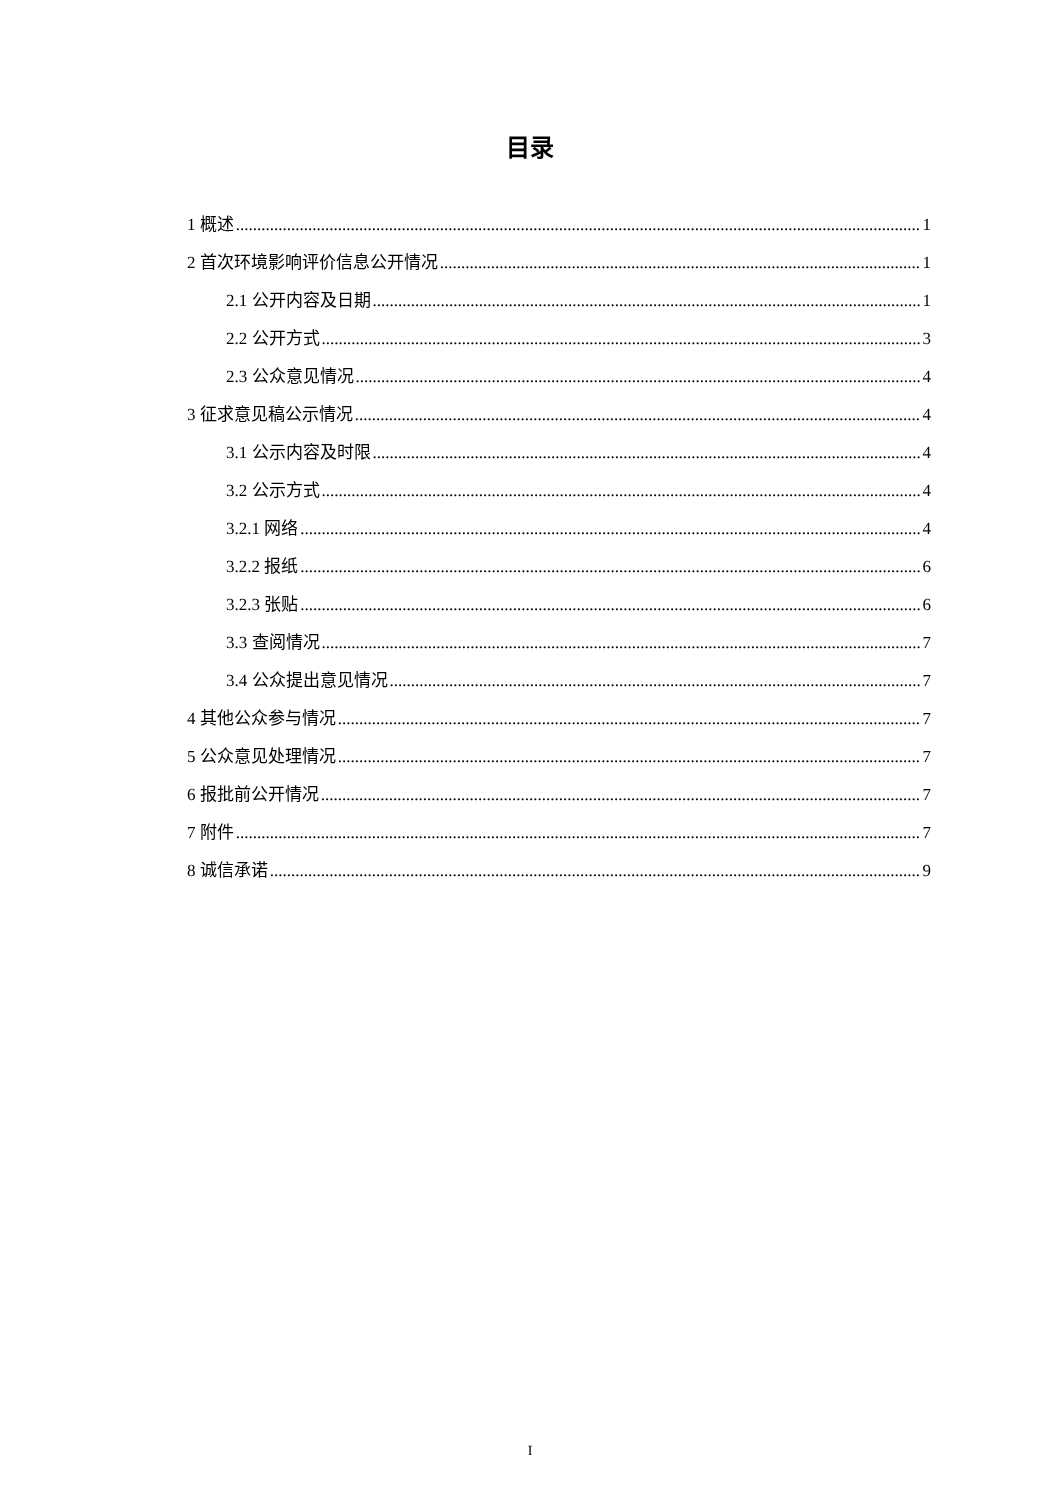目录
1 概述 1
2 首次环境影响评价信息公开情况 1
2.1 公开内容及日期 1
2.2 公开方式 3
2.3 公众意见情况 4
3 征求意见稿公示情况 4
3.1 公示内容及时限 4
3.2 公示方式 4
3.2.1 网络 4
3.2.2 报纸 6
3.2.3 张贴 6
3.3 查阅情况 7
3.4 公众提出意见情况 7
4 其他公众参与情况 7
5 公众意见处理情况 7
6 报批前公开情况 7
7 附件 7
8 诚信承诺 9
I